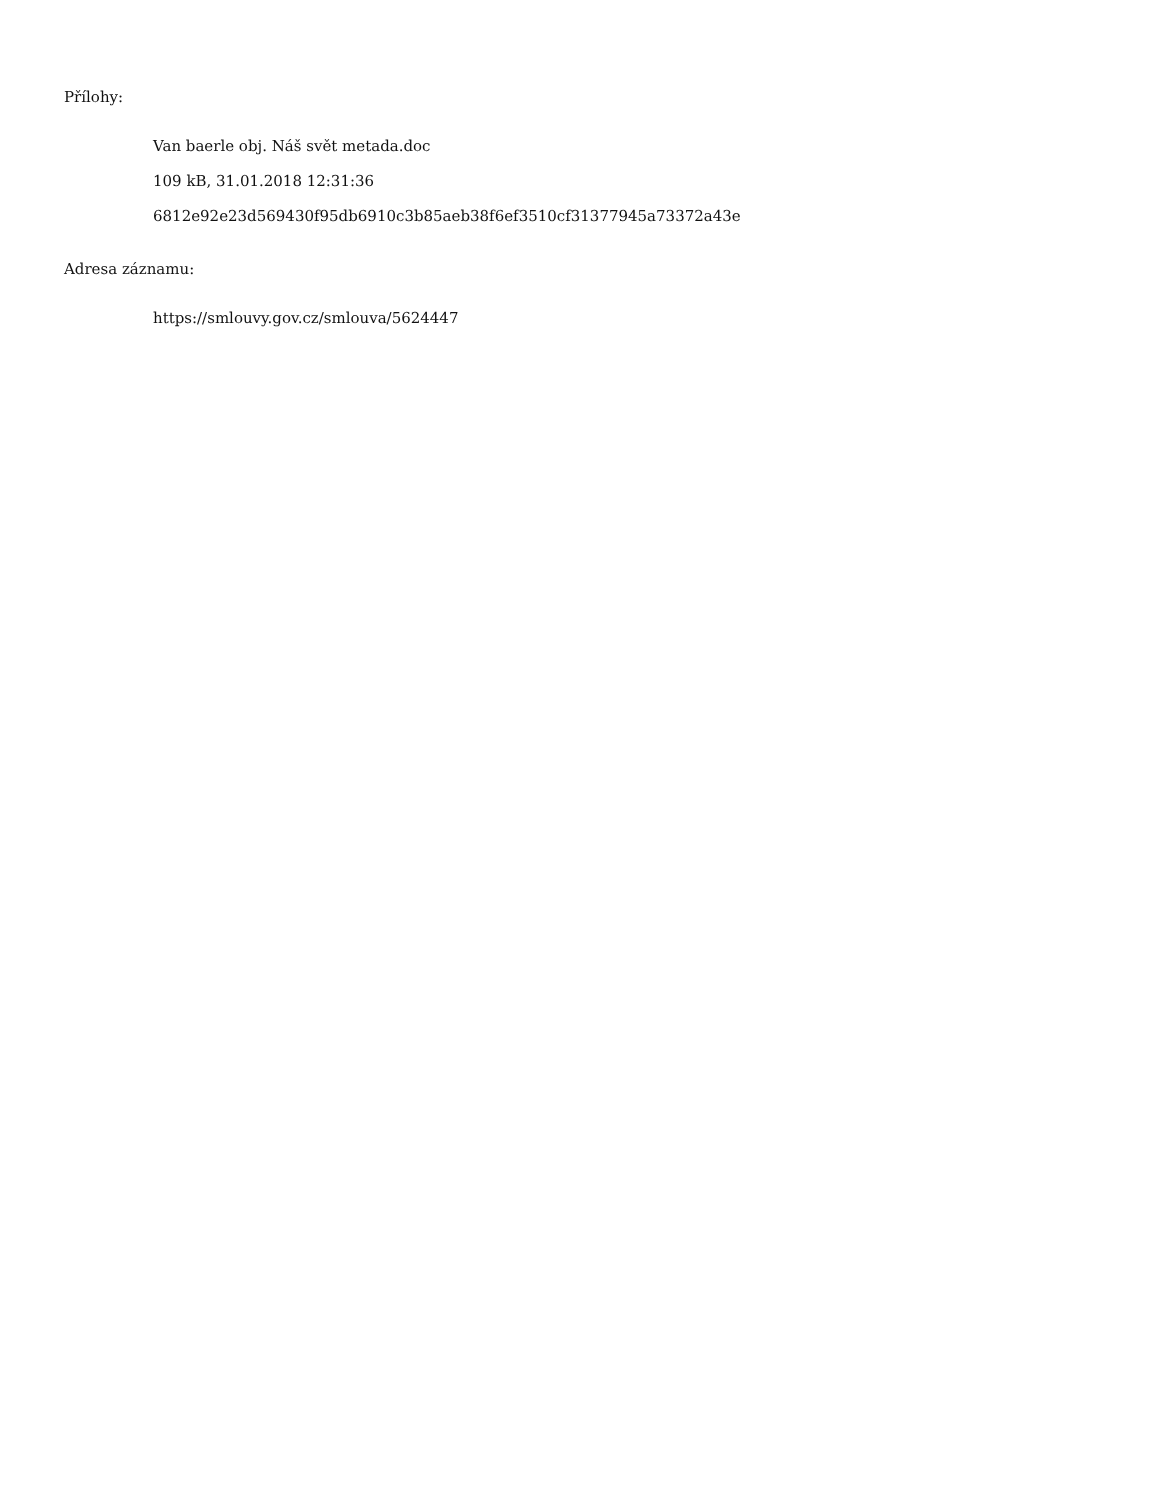Přílohy:
Van baerle obj. Náš svět metada.doc
109 kB, 31.01.2018 12:31:36
6812e92e23d569430f95db6910c3b85aeb38f6ef3510cf31377945a73372a43e
Adresa záznamu:
https://smlouvy.gov.cz/smlouva/5624447